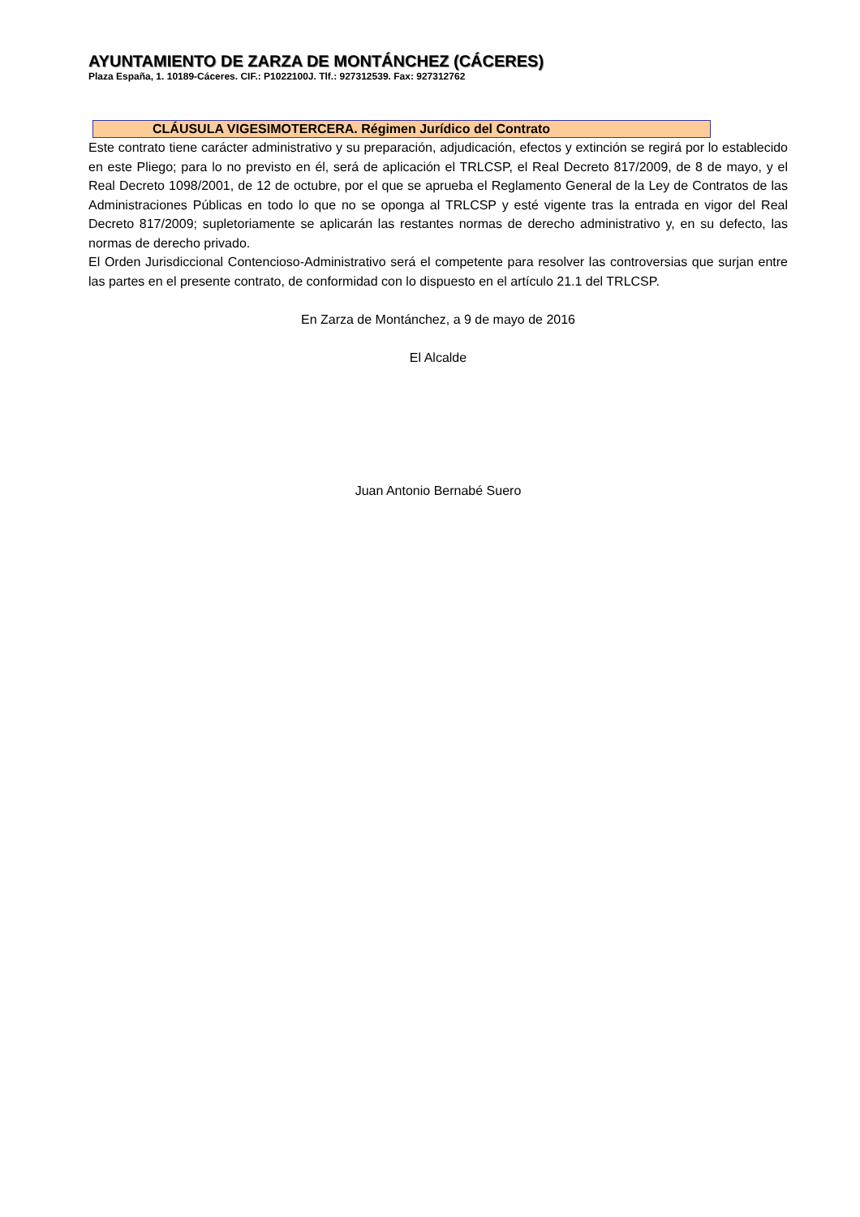AYUNTAMIENTO DE ZARZA DE MONTÁNCHEZ (CÁCERES)
Plaza España, 1. 10189-Cáceres. CIF.: P1022100J. Tlf.: 927312539. Fax: 927312762
CLÁUSULA VIGESIMOTERCERA. Régimen Jurídico del Contrato
Este contrato tiene carácter administrativo y su preparación, adjudicación, efectos y extinción se regirá por lo establecido en este Pliego; para lo no previsto en él, será de aplicación el TRLCSP, el Real Decreto 817/2009, de 8 de mayo, y el Real Decreto 1098/2001, de 12 de octubre, por el que se aprueba el Reglamento General de la Ley de Contratos de las Administraciones Públicas en todo lo que no se oponga al TRLCSP y esté vigente tras la entrada en vigor del Real Decreto 817/2009; supletoriamente se aplicarán las restantes normas de derecho administrativo y, en su defecto, las normas de derecho privado.
El Orden Jurisdiccional Contencioso-Administrativo será el competente para resolver las controversias que surjan entre las partes en el presente contrato, de conformidad con lo dispuesto en el artículo 21.1 del TRLCSP.
En Zarza de Montánchez, a 9 de mayo de 2016
El Alcalde
Juan Antonio Bernabé Suero